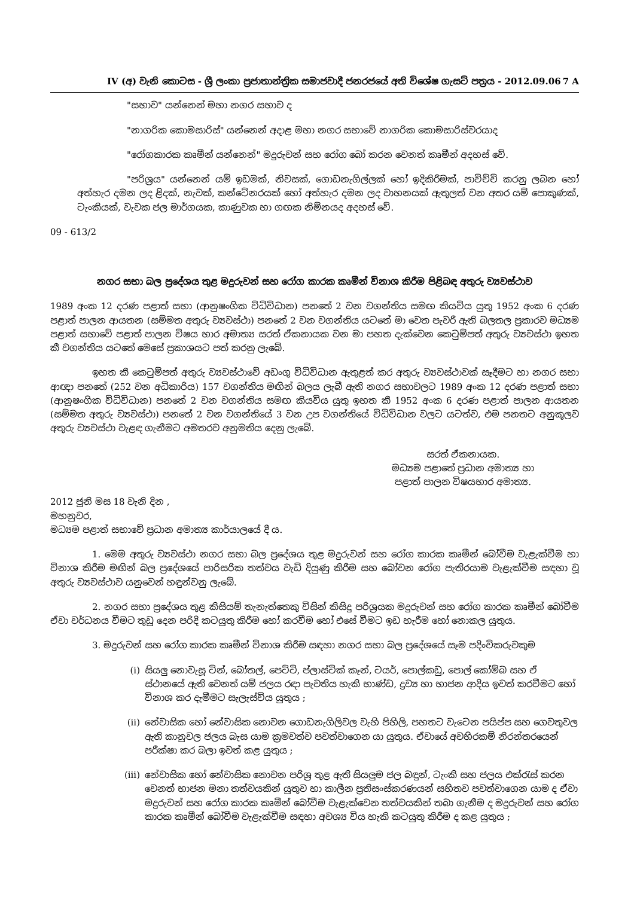IV (අ) වැනි කොටස - ශ්‍රී ලංකා ප්‍රජාතාන්ත්‍රික සමාජවාදී ජනරජයේ අති විශේෂ ගැසට් පත්‍රය - 2012.09.06 7 A
"සභාව" යන්නෙන් මහා නගර සභාව ද
"නාගරික කොමසාරිස්" යන්නෙන් අදාළ මහා නගර සභාවේ නාගරික කොමසාරිස්වරයාද
"රෝගකාරක කෘමීන් යන්නෙන්" මදුරුවන් සහ රෝග බෝ කරන වෙනත් කෘමීන් අදහස් වේ.
"පරිශ්‍රය" යන්නෙන් යම් ඉඩමක්, නිවසක්, ගොඩනැගිල්ලක් හෝ ඉදිකිරීමක්, පාවිච්චි කරනු ලබන හෝ අත්හැර දමන ලද ළිදක්, නැවක්, කන්ටේනරයක් හෝ අත්හැර දමන ලද වාහනයක් ඇතුලත් වන අතර යම් පොකුණක්, ටැංකියක්, වැවක ජල මාර්ගයක, කාණුවක හා ගඟක නිම්නයද අදහස් වේ.
09 - 613/2
නගර සභා බල ප්‍රදේශය තුළ මදුරුවන් සහ රෝග කාරක කෘමීන් විනාශ කිරීම පිළිබඳ අතුරු ව්‍යවස්ථාව
1989 අංක 12 දරණ පළාත් සභා (ආනුෂංගික විධිවිධාන) පනතේ 2 වන වගන්තිය සමඟ කියවිය යුතු 1952 අංක 6 දරණ පළාත් පාලන ආයතන (සම්මත අතුරු ව්‍යවස්ථා) පනතේ 2 වන වගන්තිය යටතේ මා වෙත පැවරී ඇති බලතල ප්‍රකාරව මධ්‍යම පළාත් සභාවේ පළාත් පාලන විෂය භාර අමාත්‍ය සරත් ඒකනායක වන මා පහත දැක්වෙන කෙටුම්පත් අතුරු ව්‍යවස්ථා ඉහත කී වගන්තිය යටතේ මෙසේ ප්‍රකාශයට පත් කරනු ලැබේ.
ඉහත කී කෙටුම්පත් අතුරු ව්‍යවස්ථාවේ අඩංගු විධිවිධාන ඇතුළත් කර අතුරු ව්‍යවස්ථාවක් සෑදීමට හා නගර සභා ආඥා පනතේ (252 වන අධිකාරිය) 157 වගන්තිය මඟින් බලය ලැබී ඇති නගර සභාවලට 1989 අංක 12 දරණ පළාත් සභා (ආනුෂංගික විධිවිධාන) පනතේ 2 වන වගන්තිය සමඟ කියවිය යුතු ඉහත කී 1952 අංක 6 දරණ පළාත් පාලන ආයතන (සම්මත අතුරු ව්‍යවස්ථා) පනතේ 2 වන වගන්තියේ 3 වන උප වගන්තියේ විධිවිධාන වලට යටත්ව, එම පනතට අනුකූලව අතුරු ව්‍යවස්ථා වැළඳ ගැනීමට අමතරව අනුමතිය දෙනු ලැබේ.
සරත් ඒකනායක.
මධ්‍යම පළාතේ ප්‍රධාන අමාත්‍ය හා
පළාත් පාලන විෂයභාර අමාත්‍ය.
2012 ජුනි මස 18 වැනි දින ,
මහනුවර,
මධ්‍යම පළාත් සභාවේ ප්‍රධාන අමාත්‍ය කාර්යාලයේ දී ය.
1. මෙම අතුරු ව්‍යවස්ථා නගර සභා බල ප්‍රදේශය තුළ මදුරුවන් සහ රෝග කාරක කෘමීන් බෝවීම වැළැක්වීම හා විනාශ කිරීම මඟින් බල ප්‍රදේශයේ පාරිසරික තත්වය වැඩි දියුණු කිරීම සහ බෝවන රෝග පැතිරයාම වැළැක්වීම සඳහා වූ අතුරු ව්‍යවස්ථාව යනුවෙන් හඳුන්වනු ලැබේ.
2. නගර සභා ප්‍රදේශය තුළ කිසියම් තැනැත්තෙකු විසින් කිසිදු පරිශ්‍රයක මදුරුවන් සහ රෝග කාරක කෘමීන් බෝවීම ඒවා වර්ධනය වීමට තුඩු දෙන පරිදි කටයුතු කිරීම හෝ කරවීම හෝ එසේ වීමට ඉඩ හැරීම හෝ නොකල යුතුය.
3. මදුරුවන් සහ රෝග කාරක කෘමීන් විනාශ කිරීම සඳහා නගර සභා බල ප්‍රදේශයේ සෑම පදිංචිකරුවකුම
(i) සියලු නොවැසූ ටින්, බෝතල්, පෙට්ටි, ප්ලාස්ටික් කෑන්, ටයර්, පොල්කඩු, පොල් කෝම්බ සහ ඒ ස්ථානයේ ඇති වෙනත් යම් ජලය රඳා පැවතිය හැකි භාණ්ඩ, ද්‍රව්‍ය හා භාජන ආදිය ඉවත් කරවීමට හෝ විනාශ කර දැමීමට සැලැස්විය යුතුය ;
(ii) නේවාසික හෝ නේවාසික නොවන ගොඩනැගිලිවල වැහි පිහිලි, පහතට වැටෙන පයිප්ප සහ ගෙවතුවල ඇති කානුවල ජලය බැස යාම ක්‍රමවත්ව පවත්වාගෙන යා යුතුය. ඒවායේ අවහිරකම් නිරන්තරයෙන් පරීක්ෂා කර බලා ඉවත් කළ යුතුය ;
(iii)
නේවාසික හෝ නේවාසික නොවන පරිශ්‍ර තුළ ඇති සියලුම ජල බඳුන්, ටැංකි සහ ජලය එක්රැස් කරන වෙනත් භාජන මනා තත්වයකින් යුතුව හා කාලීන ප්‍රතිසංස්කරණයන් සහිතව පවත්වාගෙන යාම ද ඒවා මදුරුවන් සහ රෝග කාරක කෘමීන් බෝවීම වැළැක්වෙන තත්වයකින් තබා ගැනීම ද මදුරුවන් සහ රෝග කාරක කෘමීන් බෝවීම වැළැක්වීම සඳහා අවශ්‍ය විය හැකි කටයුතු කිරීම ද කළ යුතුය ;